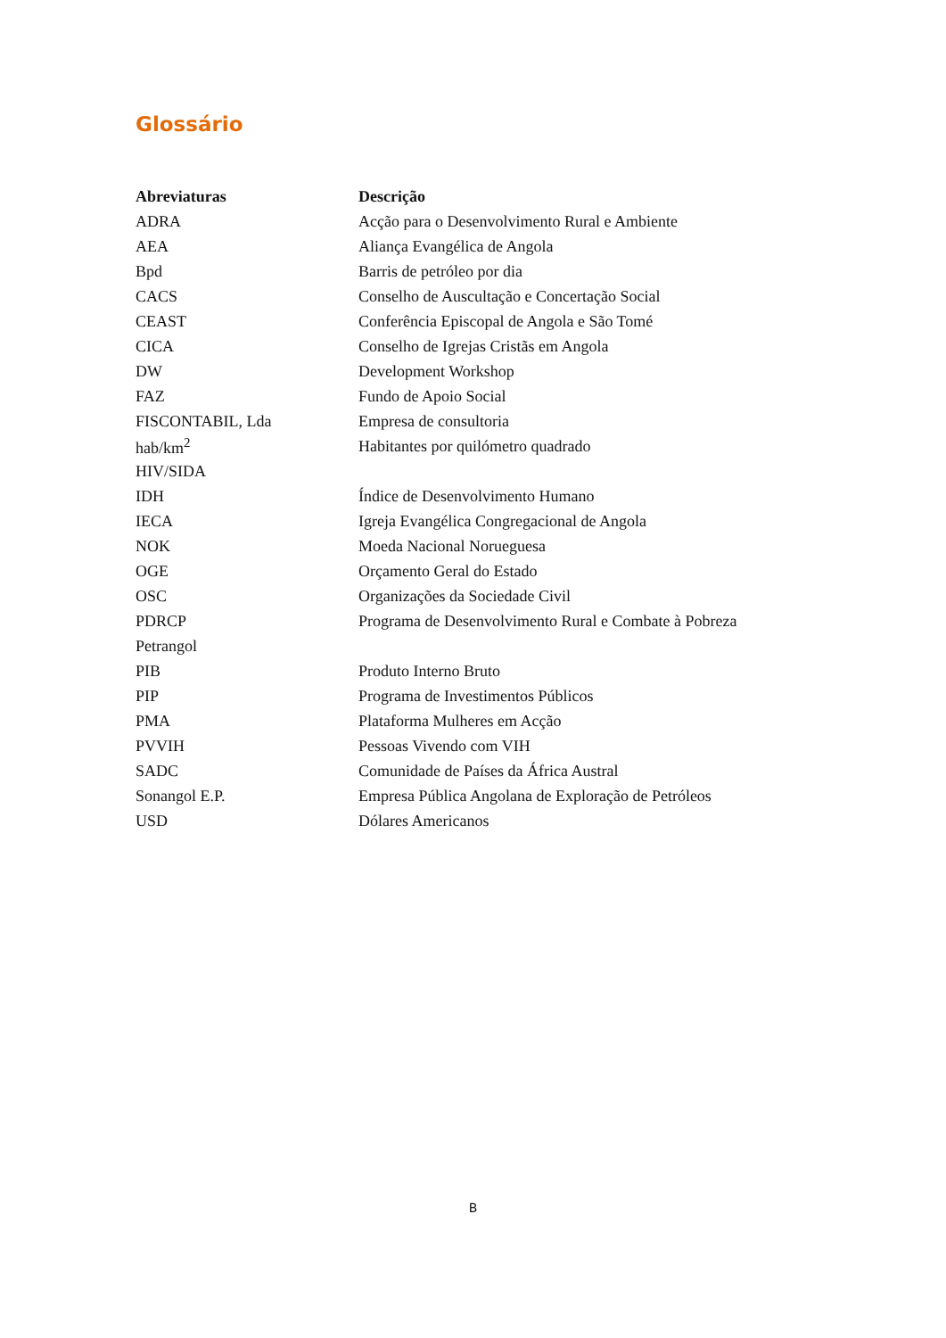Glossário
| Abreviaturas | Descrição |
| --- | --- |
| ADRA | Acção para o Desenvolvimento Rural e Ambiente |
| AEA | Aliança Evangélica de Angola |
| Bpd | Barris de petróleo por dia |
| CACS | Conselho de Auscultação e Concertação Social |
| CEAST | Conferência Episcopal de Angola e São Tomé |
| CICA | Conselho de Igrejas Cristãs em Angola |
| DW | Development Workshop |
| FAZ | Fundo de Apoio Social |
| FISCONTABIL, Lda | Empresa de consultoria |
| hab/km<sup>2</sup> | Habitantes por quilómetro quadrado |
| HIV/SIDA | |
| IDH | Índice de Desenvolvimento Humano |
| IECA | Igreja Evangélica Congregacional de Angola |
| NOK | Moeda Nacional Norueguesa |
| OGE | Orçamento Geral do Estado |
| OSC | Organizações da Sociedade Civil |
| PDRCP | Programa de Desenvolvimento Rural e Combate à Pobreza |
| Petrangol | |
| PIB | Produto Interno Bruto |
| PIP | Programa de Investimentos Públicos |
| PMA | Plataforma Mulheres em Acção |
| PVVIH | Pessoas Vivendo com VIH |
| SADC | Comunidade de Países da África Austral |
| Sonangol E.P. | Empresa Pública Angolana de Exploração de Petróleos |
| USD | Dólares Americanos |
B